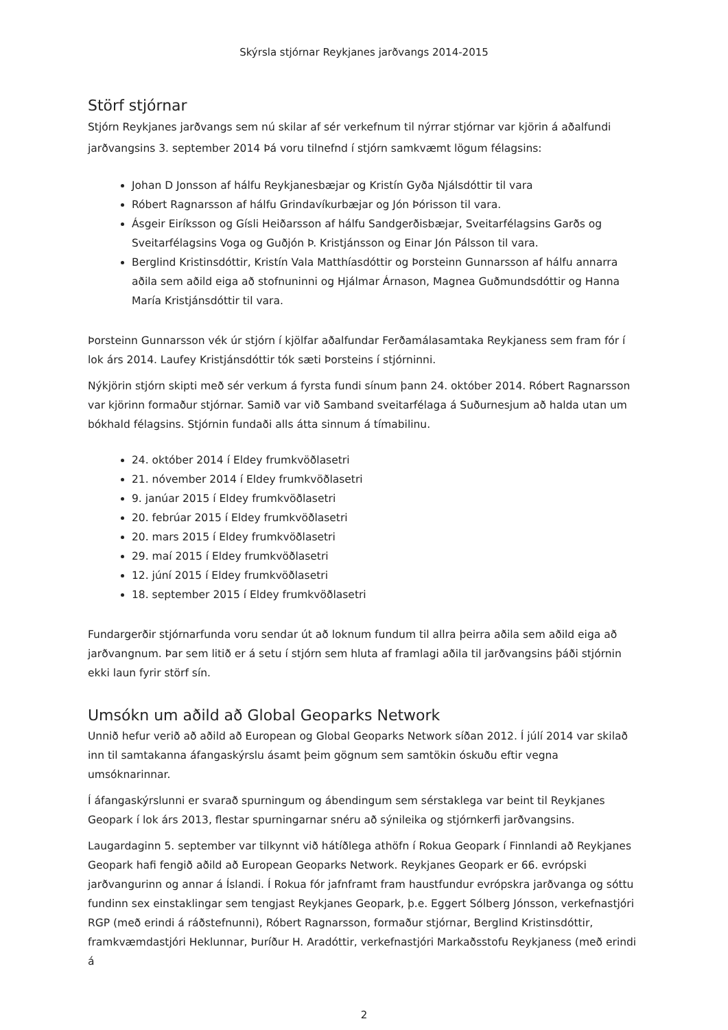Skýrsla stjórnar Reykjanes jarðvangs 2014-2015
Störf stjórnar
Stjórn Reykjanes jarðvangs sem nú skilar af sér verkefnum til nýrrar stjórnar var kjörin á aðalfundi jarðvangsins 3. september 2014 Þá voru tilnefnd í stjórn samkvæmt lögum félagsins:
Johan D Jonsson af hálfu Reykjanesbæjar og Kristín Gyða Njálsdóttir til vara
Róbert Ragnarsson af hálfu Grindavíkurbæjar og Jón Þórisson til vara.
Ásgeir Eiríksson og Gísli Heiðarsson af hálfu Sandgerðisbæjar, Sveitarfélagsins Garðs og Sveitarfélagsins Voga og Guðjón Þ. Kristjánsson og Einar Jón Pálsson til vara.
Berglind Kristinsdóttir, Kristín Vala Matthíasdóttir og Þorsteinn Gunnarsson af hálfu annarra aðila sem aðild eiga að stofnuninni og Hjálmar Árnason, Magnea Guðmundsdóttir og Hanna María Kristjánsdóttir til vara.
Þorsteinn Gunnarsson vék úr stjórn í kjölfar aðalfundar Ferðamálasamtaka Reykjaness sem fram fór í lok árs 2014. Laufey Kristjánsdóttir tók sæti Þorsteins í stjórninni.
Nýkjörin stjórn skipti með sér verkum á fyrsta fundi sínum þann 24. október 2014. Róbert Ragnarsson var kjörinn formaður stjórnar. Samið var við Samband sveitarfélaga á Suðurnesjum að halda utan um bókhald félagsins. Stjórnin fundaði alls átta sinnum á tímabilinu.
24. október 2014 í Eldey frumkvöðlasetri
21. nóvember 2014 í Eldey frumkvöðlasetri
9. janúar 2015 í Eldey frumkvöðlasetri
20. febrúar 2015 í Eldey frumkvöðlasetri
20. mars 2015 í Eldey frumkvöðlasetri
29. maí 2015 í Eldey frumkvöðlasetri
12. júní 2015 í Eldey frumkvöðlasetri
18. september 2015 í Eldey frumkvöðlasetri
Fundargerðir stjórnarfunda voru sendar út að loknum fundum til allra þeirra aðila sem aðild eiga að jarðvangnum. Þar sem litið er á setu í stjórn sem hluta af framlagi aðila til jarðvangsins þáði stjórnin ekki laun fyrir störf sín.
Umsókn um aðild að Global Geoparks Network
Unnið hefur verið að aðild að European og Global Geoparks Network síðan 2012. Í júlí 2014 var skilað inn til samtakanna áfangaskýrslu ásamt þeim gögnum sem samtökin óskuðu eftir vegna umsóknarinnar.
Í áfangaskýrslunni er svarað spurningum og ábendingum sem sérstaklega var beint til Reykjanes Geopark í lok árs 2013, flestar spurningarnar snéru að sýnileika og stjórnkerfi jarðvangsins.
Laugardaginn 5. september var tilkynnt við hátíðlega athöfn í Rokua Geopark í Finnlandi að Reykjanes Geopark hafi fengið aðild að European Geoparks Network. Reykjanes Geopark er 66. evrópski jarðvangurinn og annar á Íslandi. Í Rokua fór jafnframt fram haustfundur evrópskra jarðvanga og sóttu fundinn sex einstaklingar sem tengjast Reykjanes Geopark, þ.e. Eggert Sólberg Jónsson, verkefnastjóri RGP (með erindi á ráðstefnunni), Róbert Ragnarsson, formaður stjórnar, Berglind Kristinsdóttir, framkvæmdastjóri Heklunnar, Þuríður H. Aradóttir, verkefnastjóri Markaðsstofu Reykjaness (með erindi á
2